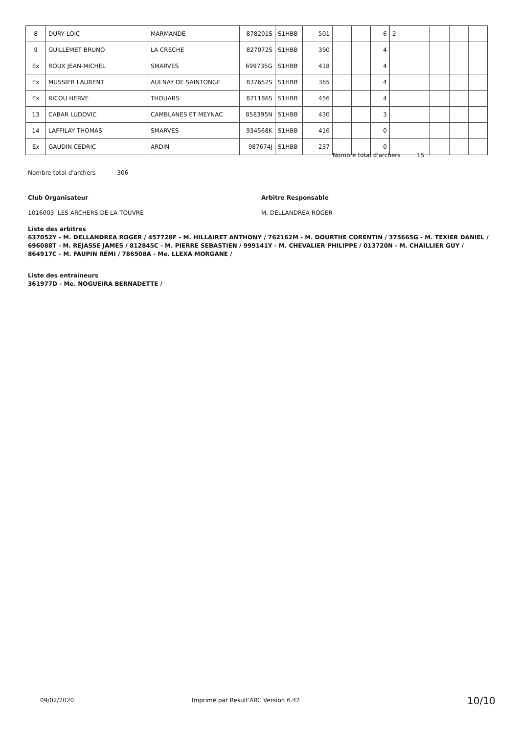| 8 | DURY LOIC | MARMANDE | 878201S | S1HBB | 501 | | | 6 | 2 | | | |
| 9 | GUILLEMET BRUNO | LA CRECHE | 827072S | S1HBB | 390 | | | 4 | | | | |
| Ex | ROUX JEAN-MICHEL | SMARVES | 699735G | S1HBB | 418 | | | 4 | | | | |
| Ex | MUSSIER LAURENT | AULNAY DE SAINTONGE | 837652S | S1HBB | 365 | | | 4 | | | | |
| Ex | RICOU HERVE | THOUARS | 871186S | S1HBB | 456 | | | 4 | | | | |
| 13 | CABAR LUDOVIC | CAMBLANES ET MEYNAC | 858395N | S1HBB | 430 | | | 3 | | | | |
| 14 | LAFFILAY THOMAS | SMARVES | 934568K | S1HBB | 416 | | | 0 | | | | |
| Ex | GAUDIN CEDRIC | ARDIN | 987674J | S1HBB | 237 | | | 0 | | | | |
Nombre total d'archers 15
Nombre total d'archers 306
Club Organisateur Arbitre Responsable
1016003 LES ARCHERS DE LA TOUVRE
M. DELLANDREA ROGER
Liste des arbitres
637052Y - M. DELLANDREA ROGER / 457728F - M. HILLAIRET ANTHONY / 762162M - M. DOURTHE CORENTIN / 375665G - M. TEXIER DANIEL / 696088T - M. REJASSE JAMES / 812845C - M. PIERRE SEBASTIEN / 999141Y - M. CHEVALIER PHILIPPE / 013720N - M. CHAILLIER GUY / 864917C - M. FAUPIN RÉMI / 786508A - Me. LLEXA MORGANE /
Liste des entraîneurs
361977D - Me. NOGUEIRA BERNADETTE /
09/02/2020
Imprimé par Result'ARC Version 6.42
10/10